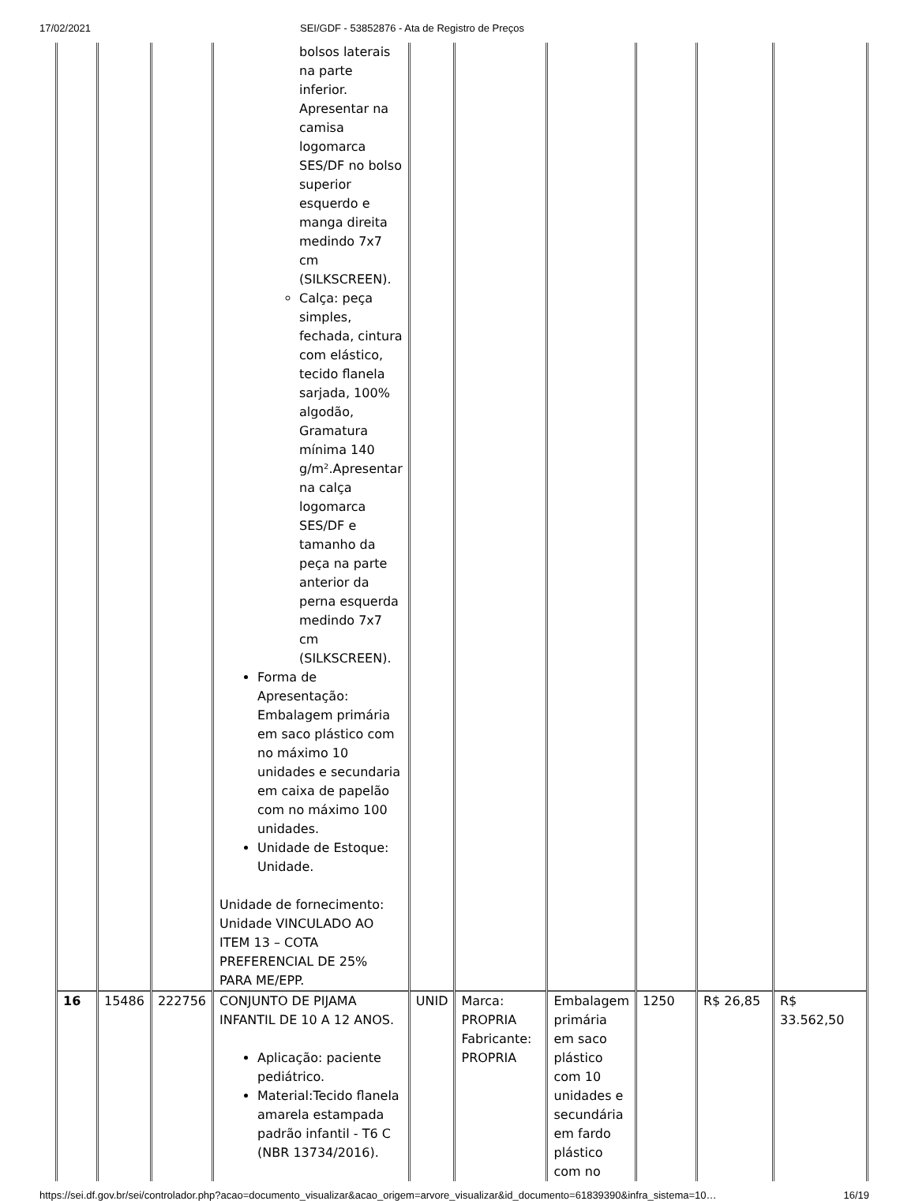17/02/2021 SEI/GDF - 53852876 - Ata de Registro de Preços
| | | | bolsos laterais na parte inferior. Apresentar na camisa logomarca SES/DF no bolso superior esquerdo e manga direita medindo 7x7 cm (SILKSCREEN). Calça: peça simples, fechada, cintura com elástico, tecido flanela sarjada, 100% algodão, Gramatura mínima 140 g/m².Apresentar na calça logomarca SES/DF e tamanho da peça na parte anterior da perna esquerda medindo 7x7 cm (SILKSCREEN). Forma de Apresentação: Embalagem primária em saco plástico com no máximo 10 unidades e secundaria em caixa de papelão com no máximo 100 unidades. Unidade de Estoque: Unidade. Unidade de fornecimento: Unidade VINCULADO AO ITEM 13 – COTA PREFERENCIAL DE 25% PARA ME/EPP. | | | | | | |
| 16 | 15486 | 222756 | CONJUNTO DE PIJAMA INFANTIL DE 10 A 12 ANOS. Aplicação: paciente pediátrico. Material:Tecido flanela amarela estampada padrão infantil - T6 C (NBR 13734/2016). | UNID | Marca: PROPRIA Fabricante: PROPRIA | Embalagem primária em saco plástico com 10 unidades e secundária em fardo plástico com no | 1250 | R$ 26,85 | R$ 33.562,50 |
https://sei.df.gov.br/sei/controlador.php?acao=documento_visualizar&acao_origem=arvore_visualizar&id_documento=61839390&infra_sistema=10… 16/19